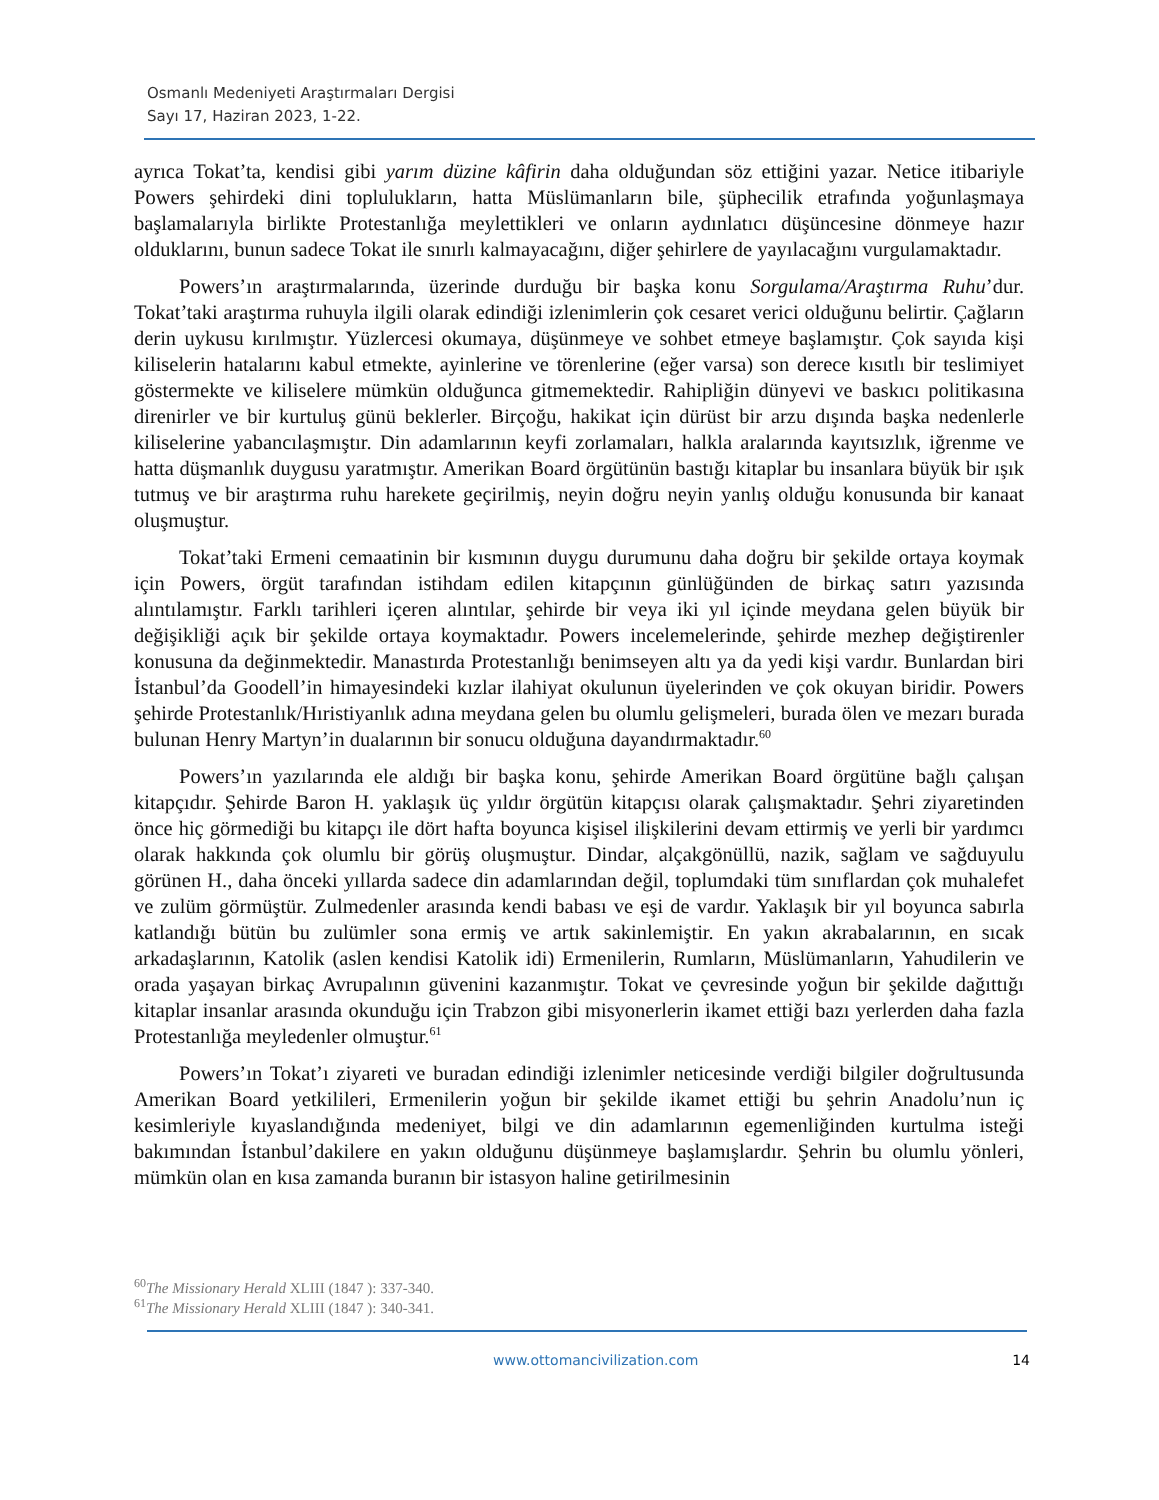Osmanlı Medeniyeti Araştırmaları Dergisi
Sayı 17, Haziran 2023, 1-22.
ayrıca Tokat’ta, kendisi gibi yarım düzine kâfirin daha olduğundan söz ettiğini yazar. Netice itibariyle Powers şehirdeki dini toplulukların, hatta Müslümanların bile, şüphecilik etrafında yoğunlaşmaya başlamalarıyla birlikte Protestanlığa meylettikleri ve onların aydınlatıcı düşüncesine dönmeye hazır olduklarını, bunun sadece Tokat ile sınırlı kalmayacağını, diğer şehirlere de yayılacağını vurgulamaktadır.
Powers’ın araştırmalarında, üzerinde durduğu bir başka konu Sorgulama/Araştırma Ruhu’dur. Tokat’taki araştırma ruhuyla ilgili olarak edindiği izlenimlerin çok cesaret verici olduğunu belirtir. Çağların derin uykusu kırılmıştır. Yüzlercesi okumaya, düşünmeye ve sohbet etmeye başlamıştır. Çok sayıda kişi kiliselerin hatalarını kabul etmekte, ayinlerine ve törenlerine (eğer varsa) son derece kısıtlı bir teslimiyet göstermekte ve kiliselere mümkün olduğunca gitmemektedir. Rahipliğin dünyevi ve baskıcı politikasına direnirler ve bir kurtuluş günü beklerler. Birçoğu, hakikat için dürüst bir arzu dışında başka nedenlerle kiliselerine yabancılaşmıştır. Din adamlarının keyfi zorlamaları, halkla aralarında kayıtsızlık, iğrenme ve hatta düşmanlık duygusu yaratmıştır. Amerikan Board örgütünün bastığı kitaplar bu insanlara büyük bir ışık tutmuş ve bir araştırma ruhu harekete geçirilmiş, neyin doğru neyin yanlış olduğu konusunda bir kanaat oluşmuştur.
Tokat’taki Ermeni cemaatinin bir kısmının duygu durumunu daha doğru bir şekilde ortaya koymak için Powers, örgüt tarafından istihdam edilen kitapçının günlüğünden de birkaç satırı yazısında alıntılamıştır. Farklı tarihleri içeren alıntılar, şehirde bir veya iki yıl içinde meydana gelen büyük bir değişikliği açık bir şekilde ortaya koymaktadır. Powers incelemelerinde, şehirde mezhep değiştirenler konusuna da değinmektedir. Manastırda Protestanlığı benimseyen altı ya da yedi kişi vardır. Bunlardan biri İstanbul’da Goodell’in himayesindeki kızlar ilahiyat okulunun üyelerinden ve çok okuyan biridir. Powers şehirde Protestanlık/Hıristiyanlık adına meydana gelen bu olumlu gelişmeleri, burada ölen ve mezarı burada bulunan Henry Martyn’in dualarının bir sonucu olduğuna dayandırmaktadır.<sup>60</sup>
Powers’ın yazılarında ele aldığı bir başka konu, şehirde Amerikan Board örgütüne bağlı çalışan kitapçıdır. Şehirde Baron H. yaklaşık üç yıldır örgütün kitapçısı olarak çalışmaktadır. Şehri ziyaretinden önce hiç görmediği bu kitapçı ile dört hafta boyunca kişisel ilişkilerini devam ettirmiş ve yerli bir yardımcı olarak hakkında çok olumlu bir görüş oluşmuştur. Dindar, alçakgönüllü, nazik, sağlam ve sağduyulu görünen H., daha önceki yıllarda sadece din adamlarından değil, toplumdaki tüm sınıflardan çok muhalefet ve zulüm görmüştür. Zulmedenler arasında kendi babası ve eşi de vardır. Yaklaşık bir yıl boyunca sabırla katlandığı bütün bu zulümler sona ermiş ve artık sakinlemiştir. En yakın akrabalarının, en sıcak arkadaşlarının, Katolik (aslen kendisi Katolik idi) Ermenilerin, Rumların, Müslümanların, Yahudilerin ve orada yaşayan birkaç Avrupalının güvenini kazanmıştır. Tokat ve çevresinde yoğun bir şekilde dağıttığı kitaplar insanlar arasında okunduğu için Trabzon gibi misyonerlerin ikamet ettiği bazı yerlerden daha fazla Protestanlığa meyledenler olmuştur.<sup>61</sup>
Powers’ın Tokat’ı ziyareti ve buradan edindiği izlenimler neticesinde verdiği bilgiler doğrultusunda Amerikan Board yetkilileri, Ermenilerin yoğun bir şekilde ikamet ettiği bu şehrin Anadolu’nun iç kesimleriyle kıyaslandığında medeniyet, bilgi ve din adamlarının egemenliğinden kurtulma isteği bakımından İstanbul’dakilere en yakın olduğunu düşünmeye başlamışlardır. Şehrin bu olumlu yönleri, mümkün olan en kısa zamanda buranın bir istasyon haline getirilmesinin
<sup>60</sup> The Missionary Herald XLIII (1847 ): 337-340.
<sup>61</sup> The Missionary Herald XLIII (1847 ): 340-341.
www.ottomancivilization.com 14